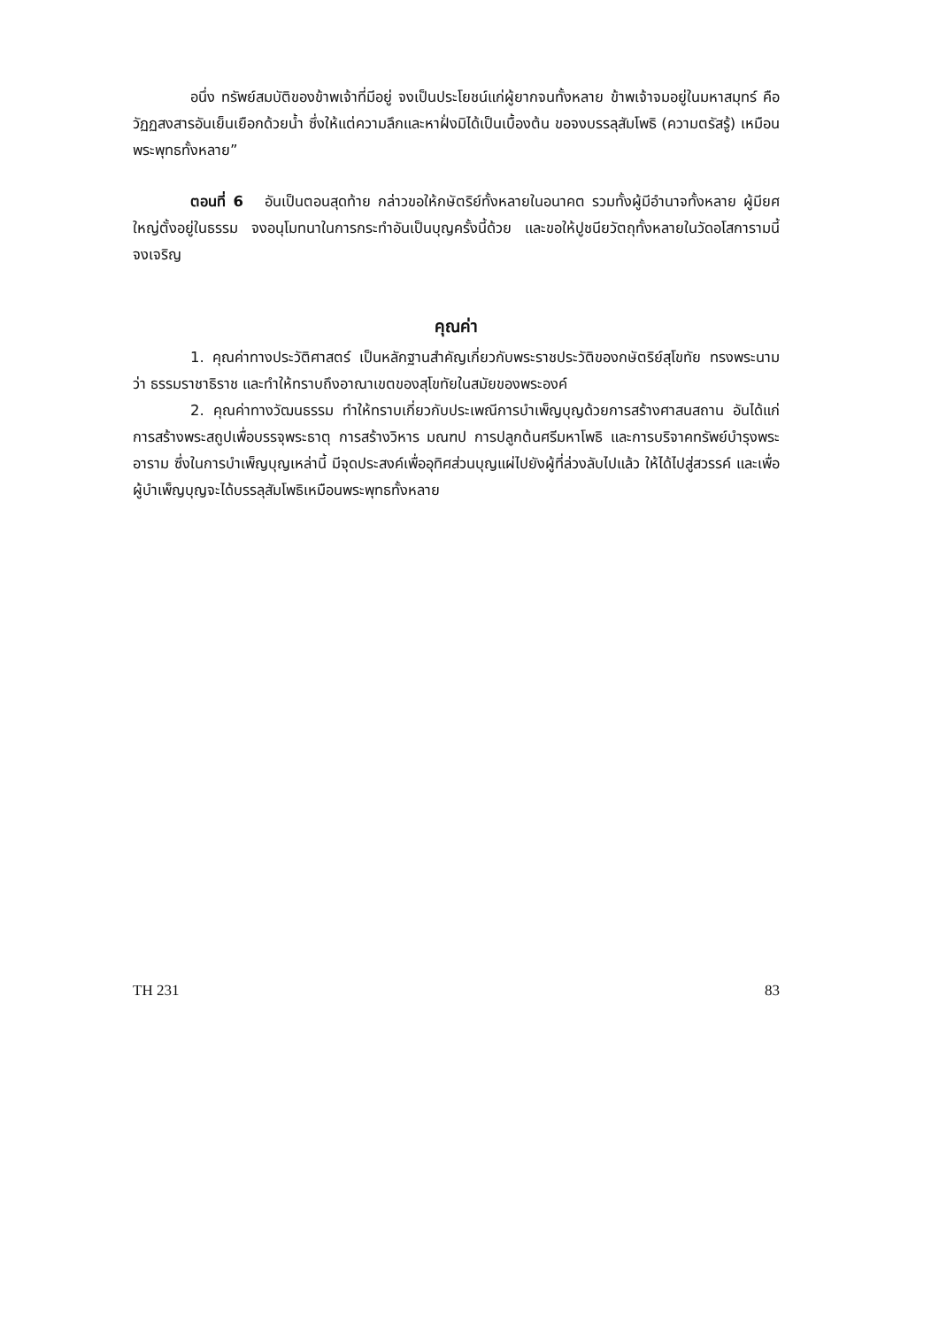อนึ่ง ทรัพย์สมบัติของข้าพเจ้าที่มีอยู่ จงเป็นประโยชน์แก่ผู้ยากจนทั้งหลาย ข้าพเจ้าจมอยู่ในมหาสมุทร์ คือ วัฏฏสงสารอันเย็นเยือกด้วยน้ำ ซึ่งให้แต่ความลึกและหาฝั่งมิได้เป็นเบื้องต้น ขอจงบรรลุสัมโพธิ (ความตรัสรู้) เหมือนพระพุทธทั้งหลาย”
ตอนที่ 6 อันเป็นตอนสุดท้าย กล่าวขอให้กษัตริย์ทั้งหลายในอนาคต รวมทั้งผู้มีอำนาจทั้งหลาย ผู้มียศใหญ่ตั้งอยู่ในธรรม จงอนุโมทนาในการกระทำอันเป็นบุญครั้งนี้ด้วย และขอให้ปูชนียวัตถุทั้งหลายในวัดอโสการามนี้จงเจริญ
คุณค่า
1. คุณค่าทางประวัติศาสตร์ เป็นหลักฐานสำคัญเกี่ยวกับพระราชประวัติของกษัตริย์สุโขทัย ทรงพระนามว่า ธรรมราชาธิราช และทำให้ทราบถึงอาณาเขตของสุโขทัยในสมัยของพระองค์
2. คุณค่าทางวัฒนธรรม ทำให้ทราบเกี่ยวกับประเพณีการบำเพ็ญบุญด้วยการสร้างศาสนสถาน อันได้แก่ การสร้างพระสถูปเพื่อบรรจุพระธาตุ การสร้างวิหาร มณฑป การปลูกต้นศรีมหาโพธิ และการบริจาคทรัพย์บำรุงพระอาราม ซึ่งในการบำเพ็ญบุญเหล่านี้ มีจุดประสงค์เพื่ออุทิศส่วนบุญแผ่ไปยังผู้ที่ล่วงลับไปแล้ว ให้ได้ไปสู่สวรรค์ และเพื่อผู้บำเพ็ญบุญจะได้บรรลุสัมโพธิเหมือนพระพุทธทั้งหลาย
TH 231 83